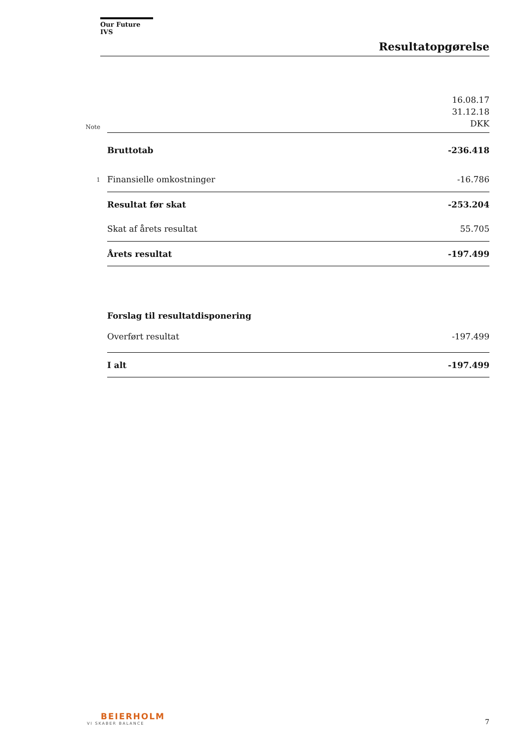Our Future IVS
Resultatopgørelse
| Note | | 16.08.17 31.12.18 DKK |
| | Bruttotab | -236.418 |
| 1 | Finansielle omkostninger | -16.786 |
| | Resultat før skat | -253.204 |
| | Skat af årets resultat | 55.705 |
| | Årets resultat | -197.499 |
| | Forslag til resultatdisponering | |
| | Overført resultat | -197.499 |
| | I alt | -197.499 |
BEIERHOLM
VI SKABER BALANCE
7